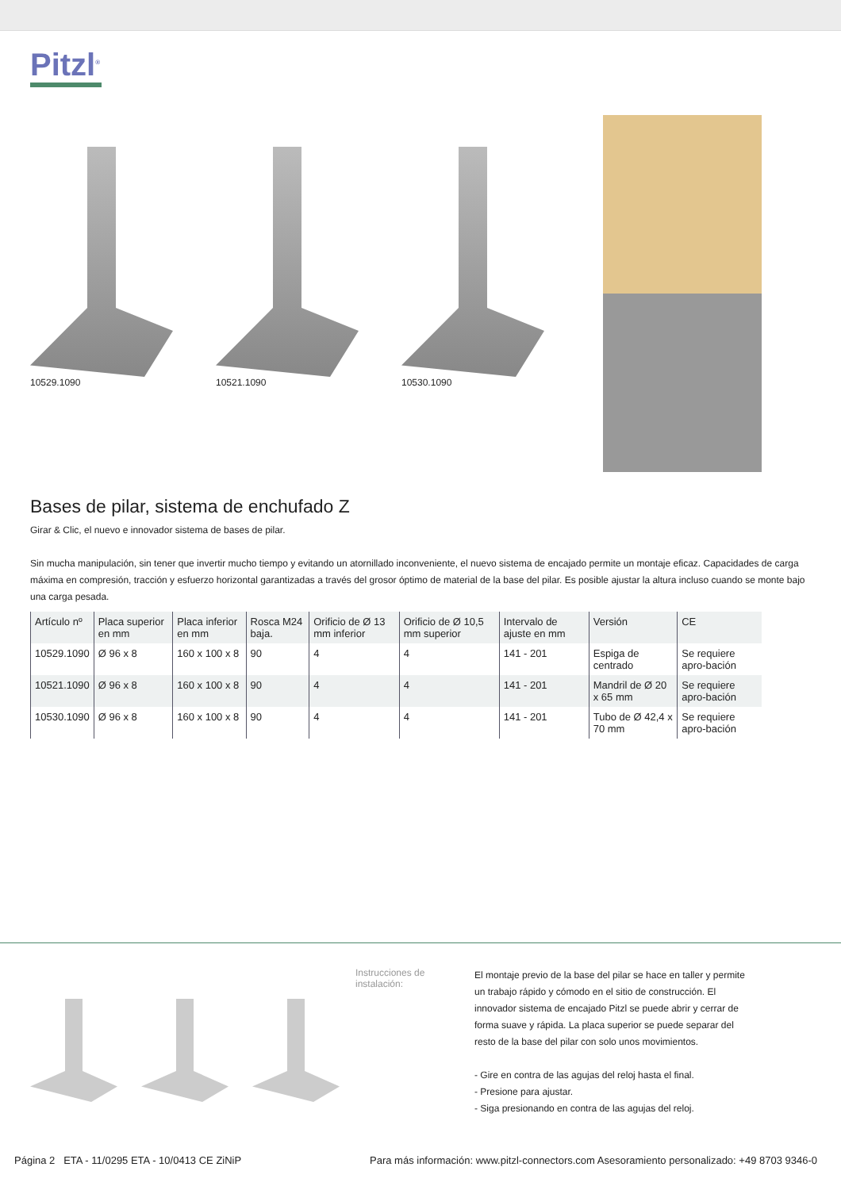Pitzl<sup>®</sup>
10529.1090 10521.1090 10530.1090
Bases de pilar, sistema de enchufado Z
Girar & Clic, el nuevo e innovador sistema de bases de pilar.
Sin mucha manipulación, sin tener que invertir mucho tiempo y evitando un atornillado inconveniente, el nuevo sistema de encajado permite un montaje eficaz. Capacidades de carga máxima en compresión, tracción y esfuerzo horizontal garantizadas a través del grosor óptimo de material de la base del pilar. Es posible ajustar la altura incluso cuando se monte bajo una carga pesada.
| Artículo nº | Placa superior en mm | Placa inferior en mm | Rosca M24 baja. | Orificio de Ø 13 mm inferior | Orificio de Ø 10,5 mm superior | Intervalo de ajuste en mm | Versión | CE |
| --- | --- | --- | --- | --- | --- | --- | --- | --- |
| 10529.1090 | Ø 96 x 8 | 160 x 100 x 8 | 90 | 4 | 4 | 141 - 201 | Espiga de centrado | Se requiere apro-bación |
| 10521.1090 | Ø 96 x 8 | 160 x 100 x 8 | 90 | 4 | 4 | 141 - 201 | Mandril de Ø 20 x 65 mm | Se requiere apro-bación |
| 10530.1090 | Ø 96 x 8 | 160 x 100 x 8 | 90 | 4 | 4 | 141 - 201 | Tubo de Ø 42,4 x 70 mm | Se requiere apro-bación |
Instrucciones de instalación:
El montaje previo de la base del pilar se hace en taller y permite un trabajo rápido y cómodo en el sitio de construcción. El innovador sistema de encajado Pitzl se puede abrir y cerrar de forma suave y rápida. La placa superior se puede separar del resto de la base del pilar con solo unos movimientos.
- Gire en contra de las agujas del reloj hasta el final.
- Presione para ajustar.
- Siga presionando en contra de las agujas del reloj.
Página 2 ETA - 11/0295 ETA - 10/0413 CE ZiNiP Para más información: www.pitzl-connectors.com Asesoramiento personalizado: +49 8703 9346-0